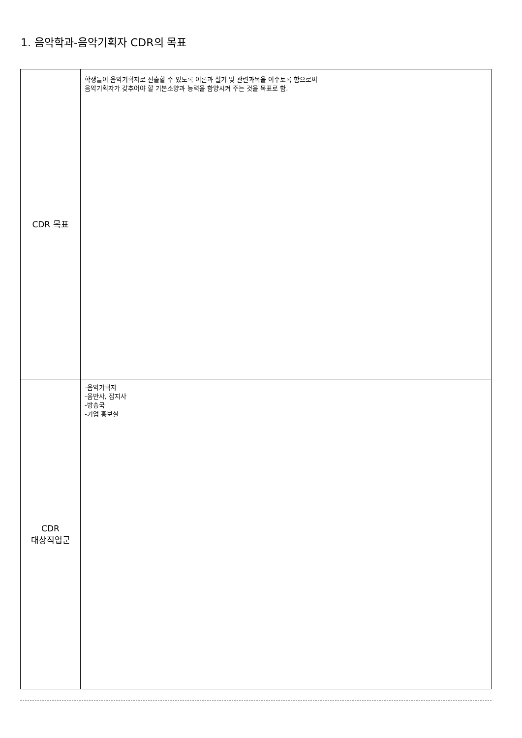1. 음악학과-음악기획자 CDR의 목표
| CDR 목표 | 학생들이 음악기획자로 진출할 수 있도록 이론과 실기 및 관련과목을 이수토록 함으로써 음악기획자가 갖추어야 할 기본소양과 능력을 함양시켜 주는 것을 목표로 함. |
| CDR 대상직업군 | -음악기획자 -음반사, 잡지사 -방송국 -기업 홍보실 |